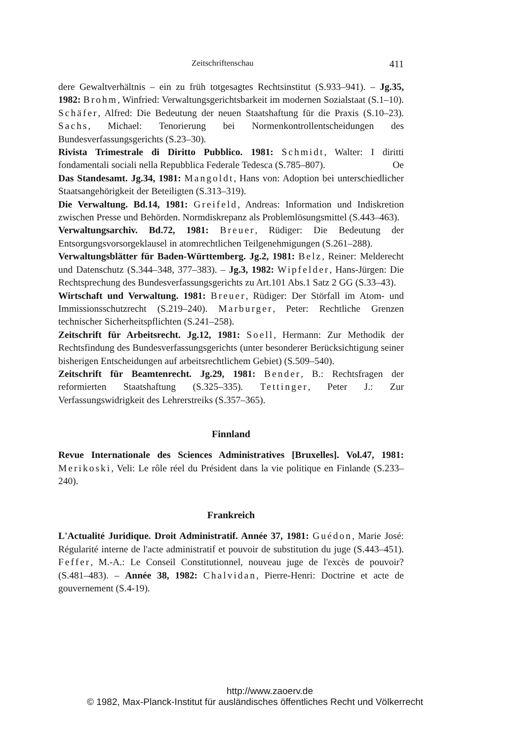Zeitschriftenschau 411
dere Gewaltverhältnis – ein zu früh totgesagtes Rechtsinstitut (S.933–941). – Jg.35, 1982: Brohm, Winfried: Verwaltungsgerichtsbarkeit im modernen Sozialstaat (S.1–10). Schäfer, Alfred: Die Bedeutung der neuen Staatshaftung für die Praxis (S.10–23). Sachs, Michael: Tenorierung bei Normenkontrollentscheidungen des Bundesverfassungsgerichts (S.23–30).
Rivista Trimestrale di Diritto Pubblico. 1981: Schmidt, Walter: I diritti fondamentali sociali nella Repubblica Federale Tedesca (S.785–807). Oe
Das Standesamt. Jg.34, 1981: Mangoldt, Hans von: Adoption bei unterschiedlicher Staatsangehörigkeit der Beteiligten (S.313–319).
Die Verwaltung. Bd.14, 1981: Greifeld, Andreas: Information und Indiskretion zwischen Presse und Behörden. Normdiskrepanz als Problemlösungsmittel (S.443–463).
Verwaltungsarchiv. Bd.72, 1981: Breuer, Rüdiger: Die Bedeutung der Entsorgungsvorsorgeklausel in atomrechtlichen Teilgenehmigungen (S.261–288).
Verwaltungsblätter für Baden-Württemberg. Jg.2, 1981: Belz, Reiner: Melderecht und Datenschutz (S.344–348, 377–383). – Jg.3, 1982: Wipfelder, Hans-Jürgen: Die Rechtsprechung des Bundesverfassungsgerichts zu Art.101 Abs.1 Satz 2 GG (S.33–43).
Wirtschaft und Verwaltung. 1981: Breuer, Rüdiger: Der Störfall im Atom- und Immissionsschutzrecht (S.219–240). Marburger, Peter: Rechtliche Grenzen technischer Sicherheitspflichten (S.241–258).
Zeitschrift für Arbeitsrecht. Jg.12, 1981: Soell, Hermann: Zur Methodik der Rechtsfindung des Bundesverfassungsgerichts (unter besonderer Berücksichtigung seiner bisherigen Entscheidungen auf arbeitsrechtlichem Gebiet) (S.509–540).
Zeitschrift für Beamtenrecht. Jg.29, 1981: Bender, B.: Rechtsfragen der reformierten Staatshaftung (S.325–335). Tettinger, Peter J.: Zur Verfassungswidrigkeit des Lehrerstreiks (S.357–365).
Finnland
Revue Internationale des Sciences Administratives [Bruxelles]. Vol.47, 1981: Merikoski, Veli: Le rôle réel du Président dans la vie politique en Finlande (S.233–240).
Frankreich
L'Actualité Juridique. Droit Administratif. Année 37, 1981: Guédon, Marie José: Régularité interne de l'acte administratif et pouvoir de substitution du juge (S.443–451). Feffer, M.-A.: Le Conseil Constitutionnel, nouveau juge de l'excès de pouvoir? (S.481–483). – Année 38, 1982: Chalvidan, Pierre-Henri: Doctrine et acte de gouvernement (S.4-19).
http://www.zaoerv.de
© 1982, Max-Planck-Institut für ausländisches öffentliches Recht und Völkerrecht